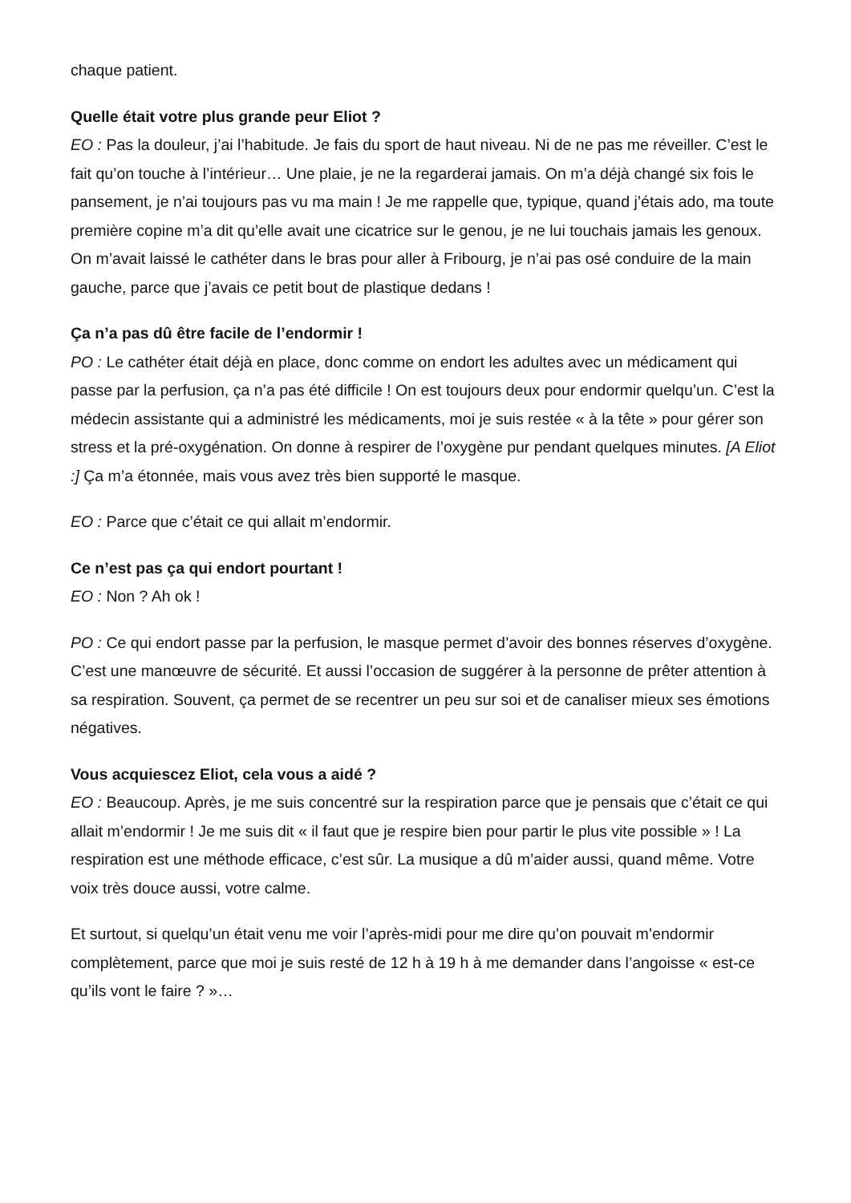chaque patient.
Quelle était votre plus grande peur Eliot ?
EO : Pas la douleur, j’ai l’habitude. Je fais du sport de haut niveau. Ni de ne pas me réveiller. C’est le fait qu’on touche à l’intérieur… Une plaie, je ne la regarderai jamais. On m’a déjà changé six fois le pansement, je n’ai toujours pas vu ma main ! Je me rappelle que, typique, quand j’étais ado, ma toute première copine m’a dit qu’elle avait une cicatrice sur le genou, je ne lui touchais jamais les genoux. On m’avait laissé le cathéter dans le bras pour aller à Fribourg, je n’ai pas osé conduire de la main gauche, parce que j’avais ce petit bout de plastique dedans !
Ça n’a pas dû être facile de l’endormir !
PO : Le cathéter était déjà en place, donc comme on endort les adultes avec un médicament qui passe par la perfusion, ça n’a pas été difficile ! On est toujours deux pour endormir quelqu’un. C’est la médecin assistante qui a administré les médicaments, moi je suis restée « à la tête » pour gérer son stress et la pré-oxygénation. On donne à respirer de l’oxygène pur pendant quelques minutes. [A Eliot :] Ça m’a étonnée, mais vous avez très bien supporté le masque.
EO : Parce que c’était ce qui allait m’endormir.
Ce n’est pas ça qui endort pourtant !
EO : Non ? Ah ok !
PO : Ce qui endort passe par la perfusion, le masque permet d’avoir des bonnes réserves d’oxygène. C’est une manœuvre de sécurité. Et aussi l’occasion de suggérer à la personne de prêter attention à sa respiration. Souvent, ça permet de se recentrer un peu sur soi et de canaliser mieux ses émotions négatives.
Vous acquiescez Eliot, cela vous a aidé ?
EO : Beaucoup. Après, je me suis concentré sur la respiration parce que je pensais que c’était ce qui allait m’endormir ! Je me suis dit « il faut que je respire bien pour partir le plus vite possible » ! La respiration est une méthode efficace, c’est sûr. La musique a dû m’aider aussi, quand même. Votre voix très douce aussi, votre calme.
Et surtout, si quelqu’un était venu me voir l’après-midi pour me dire qu’on pouvait m’endormir complètement, parce que moi je suis resté de 12 h à 19 h à me demander dans l’angoisse « est-ce qu’ils vont le faire ? »…